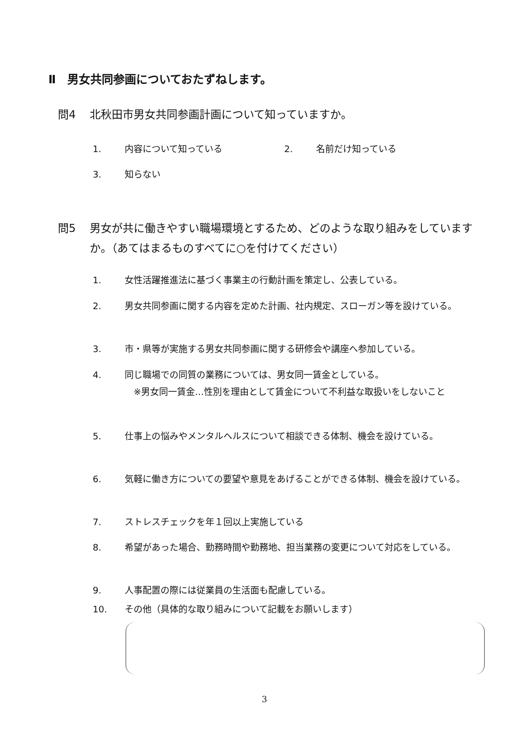Ⅱ　男女共同参画についておたずねします。
問4 北秋田市男女共同参画計画について知っていますか。
1. 内容について知っている 2. 名前だけ知っている
3. 知らない
問5 男女が共に働きやすい職場環境とするため、どのような取り組みをしていますか。（あてはまるものすべてに○を付けてください）
1. 女性活躍推進法に基づく事業主の行動計画を策定し、公表している。
2. 男女共同参画に関する内容を定めた計画、社内規定、スローガン等を設けている。
3. 市・県等が実施する男女共同参画に関する研修会や講座へ参加している。
4. 同じ職場での同質の業務については、男女同一賃金としている。
　※男女同一賃金…性別を理由として賃金について不利益な取扱いをしないこと
5. 仕事上の悩みやメンタルヘルスについて相談できる体制、機会を設けている。
6. 気軽に働き方についての要望や意見をあげることができる体制、機会を設けている。
7. ストレスチェックを年１回以上実施している
8. 希望があった場合、勤務時間や勤務地、担当業務の変更について対応をしている。
9. 人事配置の際には従業員の生活面も配慮している。
10. その他（具体的な取り組みについて記載をお願いします）
3